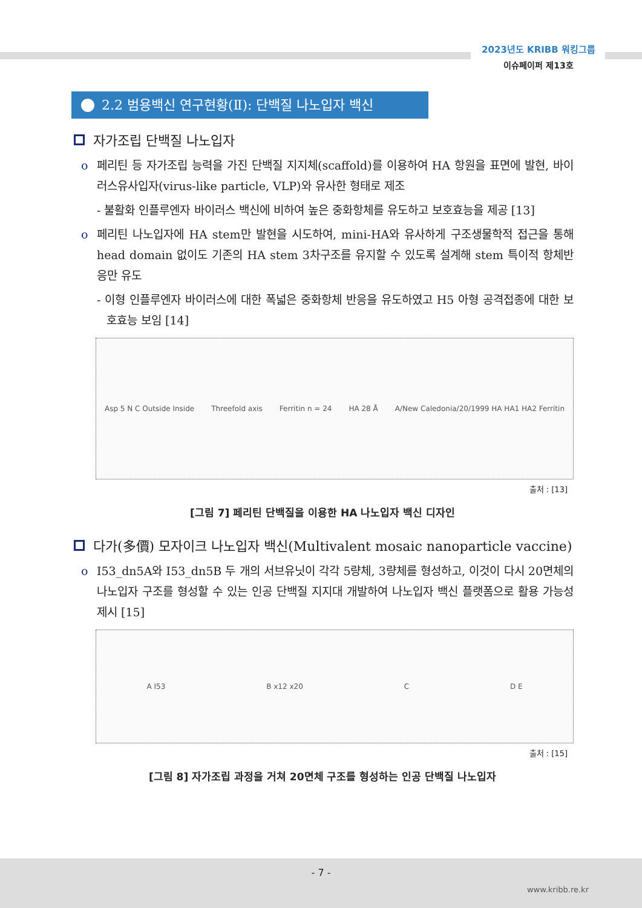2023년도 KRIBB 워킹그룹
이슈페이퍼 제13호
2.2 범용백신 연구현황(Ⅱ): 단백질 나노입자 백신
자가조립 단백질 나노입자
o 페리틴 등 자가조립 능력을 가진 단백질 지지체(scaffold)를 이용하여 HA 항원을 표면에 발현, 바이러스유사입자(virus-like particle, VLP)와 유사한 형태로 제조
- 불활화 인플루엔자 바이러스 백신에 비하여 높은 중화항체를 유도하고 보호효능을 제공 [13]
o 페리틴 나노입자에 HA stem만 발현을 시도하여, mini-HA와 유사하게 구조생물학적 접근을 통해 head domain 없이도 기존의 HA stem 3차구조를 유지할 수 있도록 설계해 stem 특이적 항체반응만 유도
- 이형 인플루엔자 바이러스에 대한 폭넓은 중화항체 반응을 유도하였고 H5 아형 공격접종에 대한 보호효능 보임 [14]
Asp 5 N C Outside Inside Threefold axis Ferritin n = 24 HA 28 Å A/New Caledonia/20/1999 HA HA1 HA2 Ferritin
출처 : [13]
[그림 7] 페리틴 단백질을 이용한 HA 나노입자 백신 디자인
다가(多價) 모자이크 나노입자 백신(Multivalent mosaic nanoparticle vaccine)
o I53_dn5A와 I53_dn5B 두 개의 서브유닛이 각각 5량체, 3량체를 형성하고, 이것이 다시 20면체의 나노입자 구조를 형성할 수 있는 인공 단백질 지지대 개발하여 나노입자 백신 플랫폼으로 활용 가능성 제시 [15]
A I53 B x12 x20 C D E
출처 : [15]
[그림 8] 자가조립 과정을 거쳐 20면체 구조를 형성하는 인공 단백질 나노입자
- 7 -
www.kribb.re.kr